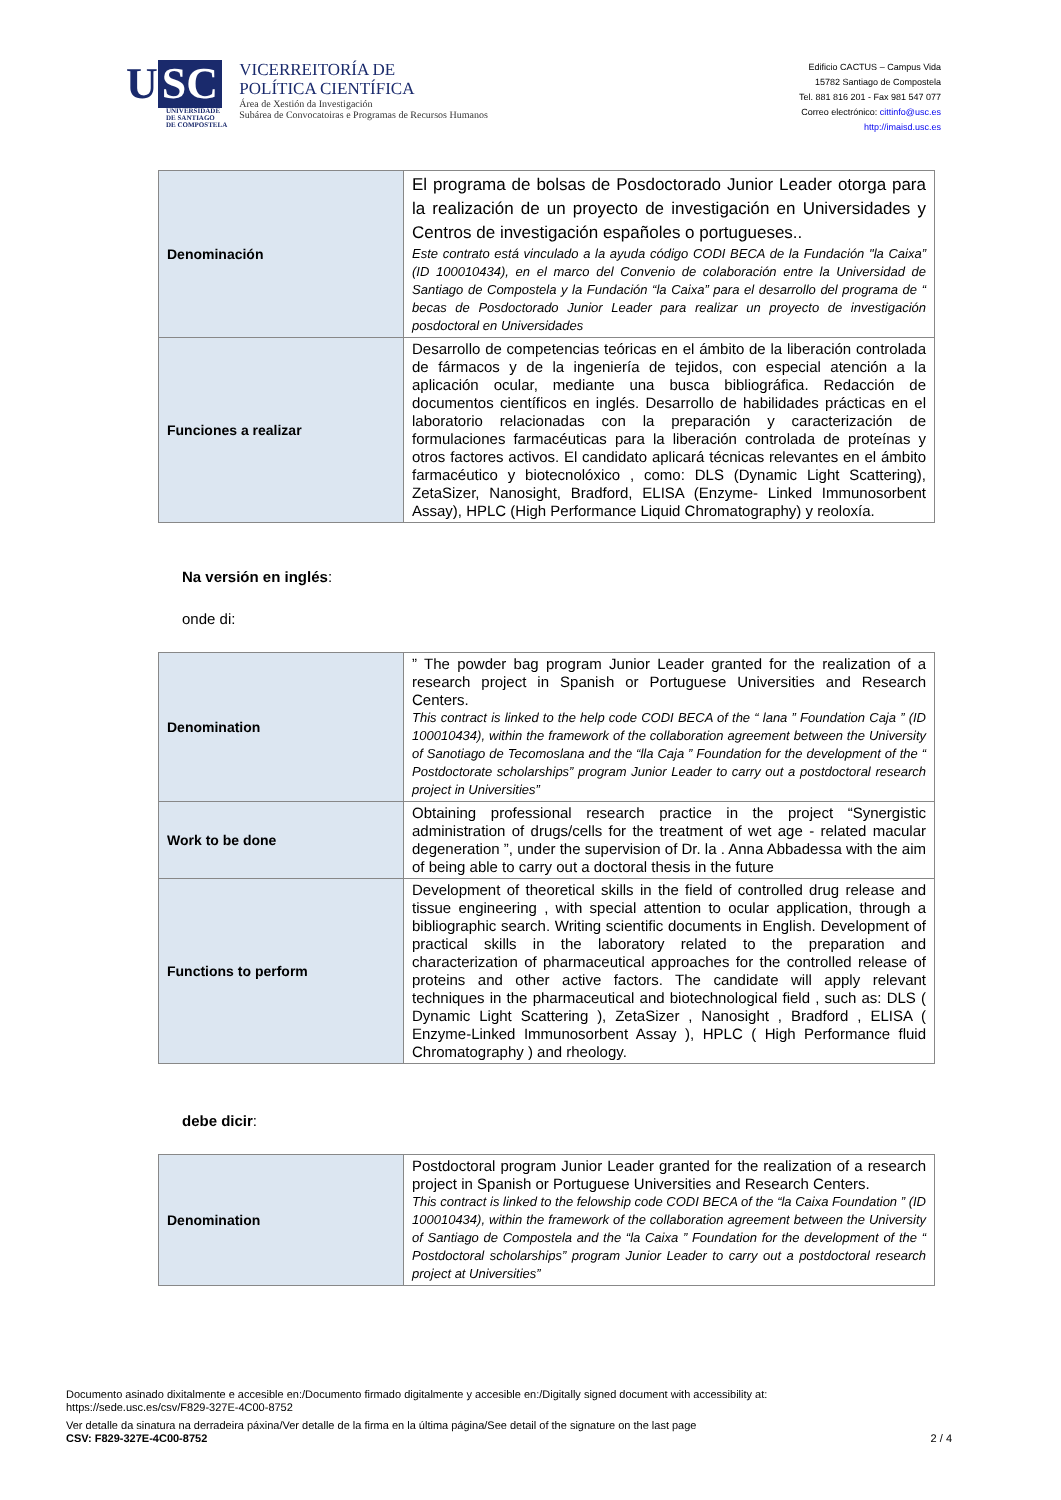U SC
UNIVERSIDADE
DE SANTIAGO
DE COMPOSTELA
VICERREITORÍA DE
POLÍTICA CIENTÍFICA
Área de Xestión da Investigación
Subárea de Convocatoiras e Programas de Recursos Humanos
Edificio CACTUS – Campus Vida
15782 Santiago de Compostela
Tel. 881 816 201 - Fax 981 547 077
Correo electrónico: cittinfo@usc.es
http://imaisd.usc.es
| Denominación | El programa de bolsas de Posdoctorado Junior Leader otorga para la realización de un proyecto de investigación en Universidades y Centros de investigación españoles o portugueses.. Este contrato está vinculado a la ayuda código CODI BECA de la Fundación "la Caixa” (ID 100010434), en el marco del Convenio de colaboración entre la Universidad de Santiago de Compostela y la Fundación “la Caixa” para el desarrollo del programa de “ becas de Posdoctorado Junior Leader para realizar un proyecto de investigación posdoctoral en Universidades |
| Funciones a realizar | Desarrollo de competencias teóricas en el ámbito de la liberación controlada de fármacos y de la ingeniería de tejidos, con especial atención a la aplicación ocular, mediante una busca bibliográfica. Redacción de documentos científicos en inglés. Desarrollo de habilidades prácticas en el laboratorio relacionadas con la preparación y caracterización de formulaciones farmacéuticas para la liberación controlada de proteínas y otros factores activos. El candidato aplicará técnicas relevantes en el ámbito farmacéutico y biotecnolóxico , como: DLS (Dynamic Light Scattering), ZetaSizer, Nanosight, Bradford, ELISA (Enzyme- Linked Immunosorbent Assay), HPLC (High Performance Liquid Chromatography) y reoloxía. |
Na versión en inglés:
onde di:
| Denomination | ” The powder bag program Junior Leader granted for the realization of a research project in Spanish or Portuguese Universities and Research Centers. This contract is linked to the help code CODI BECA of the “ lana ” Foundation Caja ” (ID 100010434), within the framework of the collaboration agreement between the University of Sanotiago de Tecomoslana and the “lla Caja ” Foundation for the development of the “ Postdoctorate scholarships” program Junior Leader to carry out a postdoctoral research project in Universities” |
| Work to be done | Obtaining professional research practice in the project “Synergistic administration of drugs/cells for the treatment of wet age - related macular degeneration ”, under the supervision of Dr. la . Anna Abbadessa with the aim of being able to carry out a doctoral thesis in the future |
| Functions to perform | Development of theoretical skills in the field of controlled drug release and tissue engineering , with special attention to ocular application, through a bibliographic search. Writing scientific documents in English. Development of practical skills in the laboratory related to the preparation and characterization of pharmaceutical approaches for the controlled release of proteins and other active factors. The candidate will apply relevant techniques in the pharmaceutical and biotechnological field , such as: DLS ( Dynamic Light Scattering ), ZetaSizer , Nanosight , Bradford , ELISA ( Enzyme-Linked Immunosorbent Assay ), HPLC ( High Performance fluid Chromatography ) and rheology. |
debe dicir:
| Denomination | Postdoctoral program Junior Leader granted for the realization of a research project in Spanish or Portuguese Universities and Research Centers. This contract is linked to the felowship code CODI BECA of the “la Caixa Foundation ” (ID 100010434), within the framework of the collaboration agreement between the University of Santiago de Compostela and the “la Caixa ” Foundation for the development of the “ Postdoctoral scholarships” program Junior Leader to carry out a postdoctoral research project at Universities” |
Documento asinado dixitalmente e accesible en:/Documento firmado digitalmente y accesible en:/Digitally signed document with accessibility at:
https://sede.usc.es/csv/F829-327E-4C00-8752
Ver detalle da sinatura na derradeira páxina/Ver detalle de la firma en la última página/See detail of the signature on the last page
CSV: F829-327E-4C00-8752 2 / 4